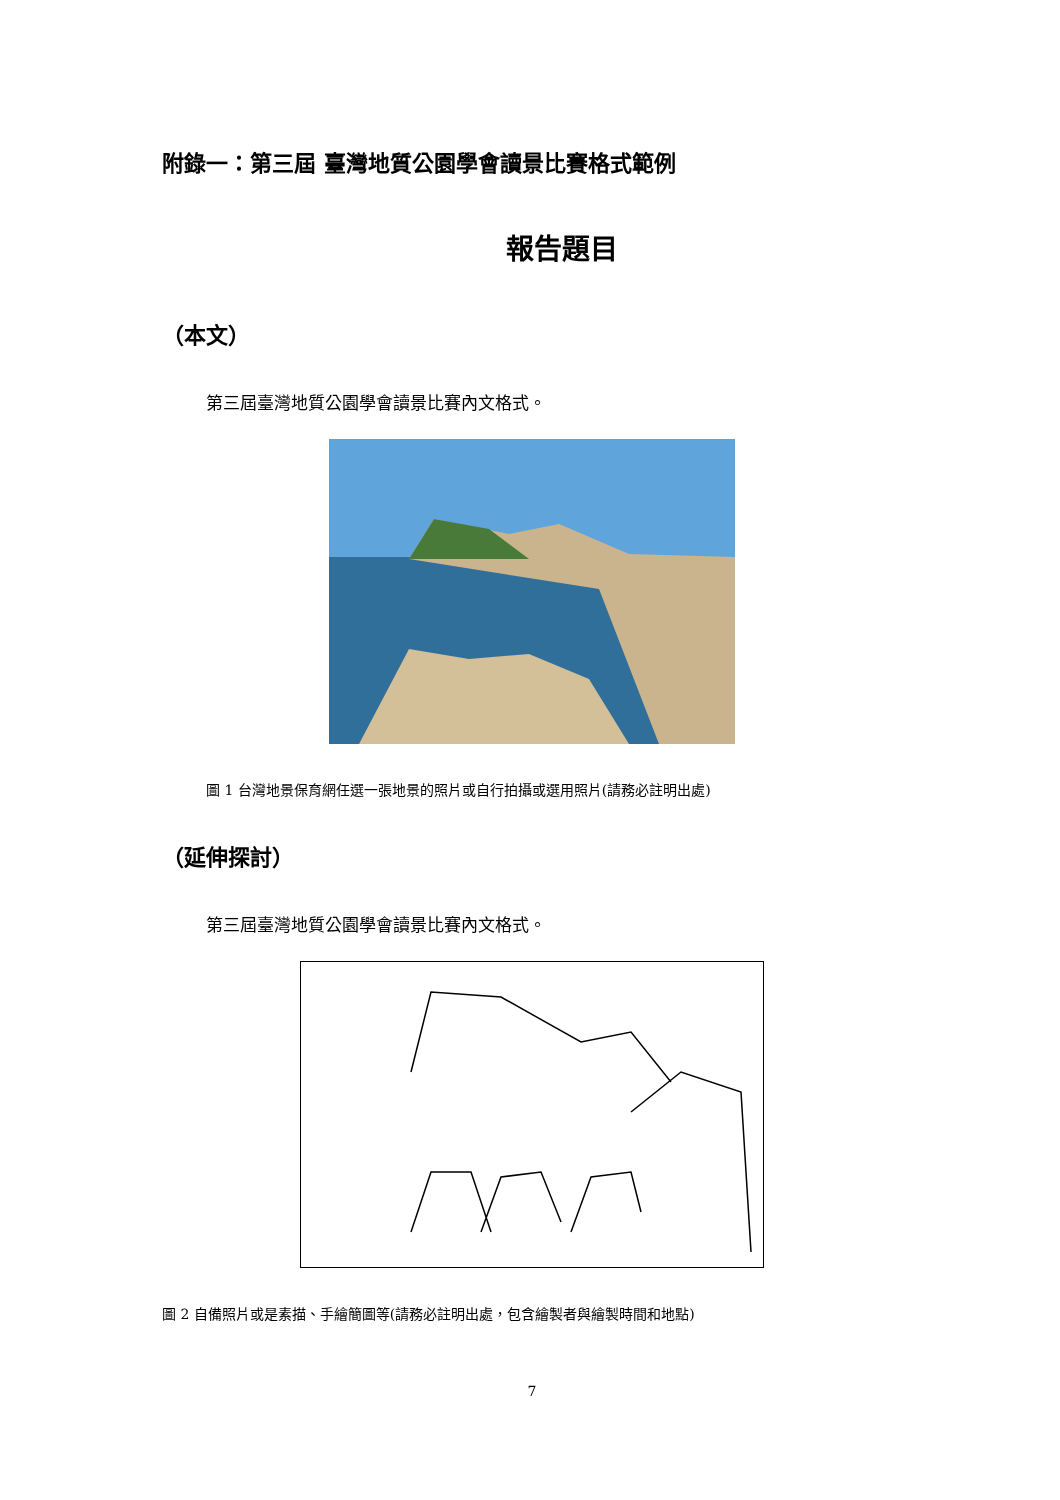附錄一：第三屆 臺灣地質公園學會讀景比賽格式範例
報告題目
（本文）
第三屆臺灣地質公園學會讀景比賽內文格式。
圖 1 台灣地景保育網任選一張地景的照片或自行拍攝或選用照片(請務必註明出處)
（延伸探討）
第三屆臺灣地質公園學會讀景比賽內文格式。
圖 2 自備照片或是素描、手繪簡圖等(請務必註明出處，包含繪製者與繪製時間和地點)
7